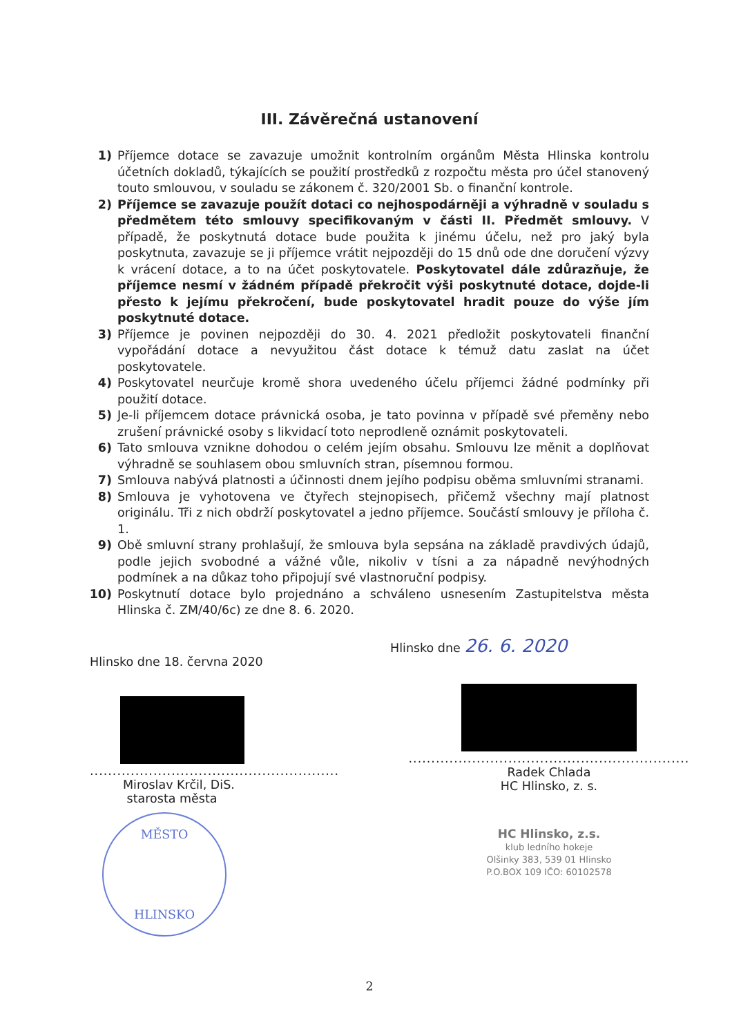III. Závěrečná ustanovení
1) Příjemce dotace se zavazuje umožnit kontrolním orgánům Města Hlinska kontrolu účetních dokladů, týkajících se použití prostředků z rozpočtu města pro účel stanovený touto smlouvou, v souladu se zákonem č. 320/2001 Sb. o finanční kontrole.
2) Příjemce se zavazuje použít dotaci co nejhospodárněji a výhradně v souladu s předmětem této smlouvy specifikovaným v části II. Předmět smlouvy. V případě, že poskytnutá dotace bude použita k jinému účelu, než pro jaký byla poskytnuta, zavazuje se ji příjemce vrátit nejpozději do 15 dnů ode dne doručení výzvy k vrácení dotace, a to na účet poskytovatele. Poskytovatel dále zdůrazňuje, že příjemce nesmí v žádném případě překročit výši poskytnuté dotace, dojde-li přesto k jejímu překročení, bude poskytovatel hradit pouze do výše jím poskytnuté dotace.
3) Příjemce je povinen nejpozději do 30. 4. 2021 předložit poskytovateli finanční vypořádání dotace a nevyužitou část dotace k témuž datu zaslat na účet poskytovatele.
4) Poskytovatel neurčuje kromě shora uvedeného účelu příjemci žádné podmínky při použití dotace.
5) Je-li příjemcem dotace právnická osoba, je tato povinna v případě své přeměny nebo zrušení právnické osoby s likvidací toto neprodleně oznámit poskytovateli.
6) Tato smlouva vznikne dohodou o celém jejím obsahu. Smlouvu lze měnit a doplňovat výhradně se souhlasem obou smluvních stran, písemnou formou.
7) Smlouva nabývá platnosti a účinnosti dnem jejího podpisu oběma smluvními stranami.
8) Smlouva je vyhotovena ve čtyřech stejnopisech, přičemž všechny mají platnost originálu. Tři z nich obdrží poskytovatel a jedno příjemce. Součástí smlouvy je příloha č. 1.
9) Obě smluvní strany prohlašují, že smlouva byla sepsána na základě pravdivých údajů, podle jejich svobodné a vážné vůle, nikoliv v tísni a za nápadně nevýhodných podmínek a na důkaz toho připojují své vlastnoruční podpisy.
10) Poskytnutí dotace bylo projednáno a schváleno usnesením Zastupitelstva města Hlinska č. ZM/40/6c) ze dne 8. 6. 2020.
Hlinsko dne 18. června 2020
.......................................................
Miroslav Krčil, DiS.
starosta města
MĚSTO
HLINSKO
Hlinsko dne 26. 6. 2020
..............................................................
Radek Chlada
HC Hlinsko, z. s.
HC Hlinsko, z.s.
klub ledního hokeje
Olšinky 383, 539 01 Hlinsko
P.O.BOX 109 IČO: 60102578
2